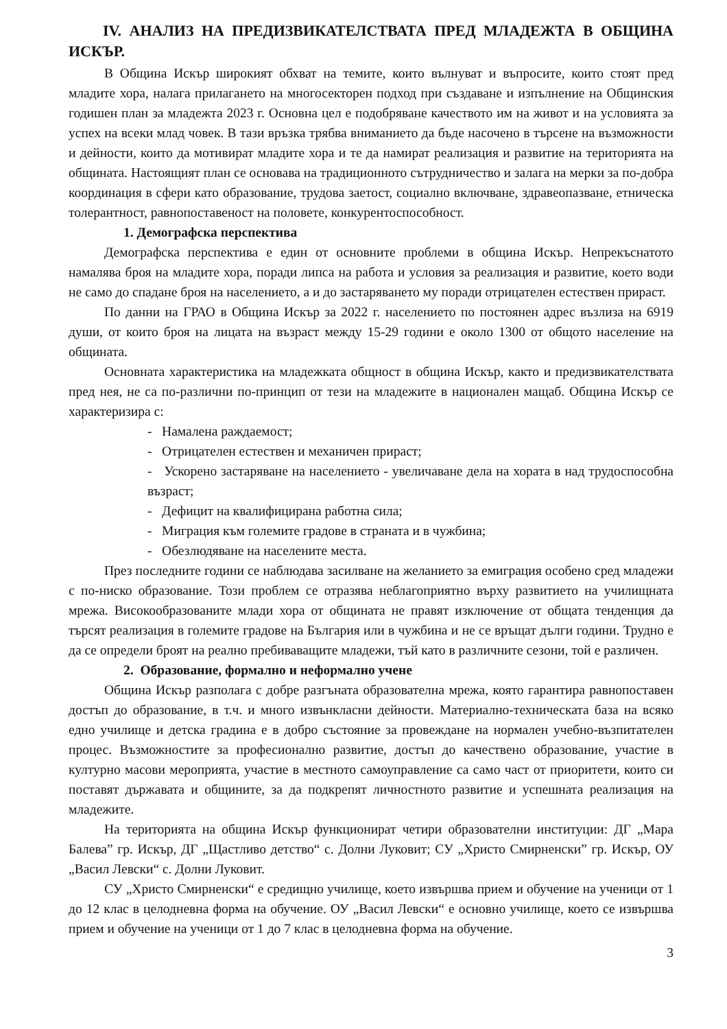IV. АНАЛИЗ НА ПРЕДИЗВИКАТЕЛСТВАТА ПРЕД МЛАДЕЖТА В ОБЩИНА ИСКЪР.
В Община Искър широкият обхват на темите, които вълнуват и въпросите, които стоят пред младите хора, налага прилагането на многосекторен подход при създаване и изпълнение на Общинския годишен план за младежта 2023 г. Основна цел е подобряване качеството им на живот и на условията за успех на всеки млад човек. В тази връзка трябва вниманието да бъде насочено в търсене на възможности и дейности, които да мотивират младите хора и те да намират реализация и развитие на територията на общината. Настоящият план се основава на традиционното сътрудничество и залага на мерки за по-добра координация в сфери като образование, трудова заетост, социално включване, здравеопазване, етническа толерантност, равнопоставеност на половете, конкурентоспособност.
1. Демографска перспектива
Демографска перспектива е един от основните проблеми в община Искър. Непрекъснатото намалява броя на младите хора, поради липса на работа и условия за реализация и развитие, което води не само до спадане броя на населението, а и до застаряването му поради отрицателен естествен прираст.
По данни на ГРАО в Община Искър за 2022 г. населението по постоянен адрес възлиза на 6919 души, от които броя на лицата на възраст между 15-29 години е около 1300 от общото население на общината.
Основната характеристика на младежката общност в община Искър, както и предизвикателствата пред нея, не са по-различни по-принцип от тези на младежите в национален мащаб. Община Искър се характеризира с:
- Намалена раждаемост;
- Отрицателен естествен и механичен прираст;
- Ускорено застаряване на населението - увеличаване дела на хората в над трудоспособна възраст;
- Дефицит на квалифицирана работна сила;
- Миграция към големите градове в страната и в чужбина;
- Обезлюдяване на населените места.
През последните години се наблюдава засилване на желанието за емиграция особено сред младежи с по-ниско образование. Този проблем се отразява неблагоприятно върху развитието на училищната мрежа. Високообразованите млади хора от общината не правят изключение от общата тенденция да търсят реализация в големите градове на България или в чужбина и не се връщат дълги години. Трудно е да се определи броят на реално пребиваващите младежи, тъй като в различните сезони, той е различен.
2. Образование, формално и неформално учене
Община Искър разполага с добре разгъната образователна мрежа, която гарантира равнопоставен достъп до образование, в т.ч. и много извънкласни дейности. Материално-техническата база на всяко едно училище и детска градина е в добро състояние за провеждане на нормален учебно-възпитателен процес. Възможностите за професионално развитие, достъп до качествено образование, участие в културно масови мероприята, участие в местното самоуправление са само част от приоритети, които си поставят държавата и общините, за да подкрепят личностното развитие и успешната реализация на младежите.
На територията на община Искър функционират четири образователни институции: ДГ „Мара Балева” гр. Искър, ДГ „Щастливо детство“ с. Долни Луковит; СУ „Христо Смирненски” гр. Искър, ОУ „Васил Левски“ с. Долни Луковит.
СУ „Христо Смирненски“ е средищно училище, което извършва прием и обучение на ученици от 1 до 12 клас в целодневна форма на обучение. ОУ „Васил Левски“ е основно училище, което се извършва прием и обучение на ученици от 1 до 7 клас в целодневна форма на обучение.
3